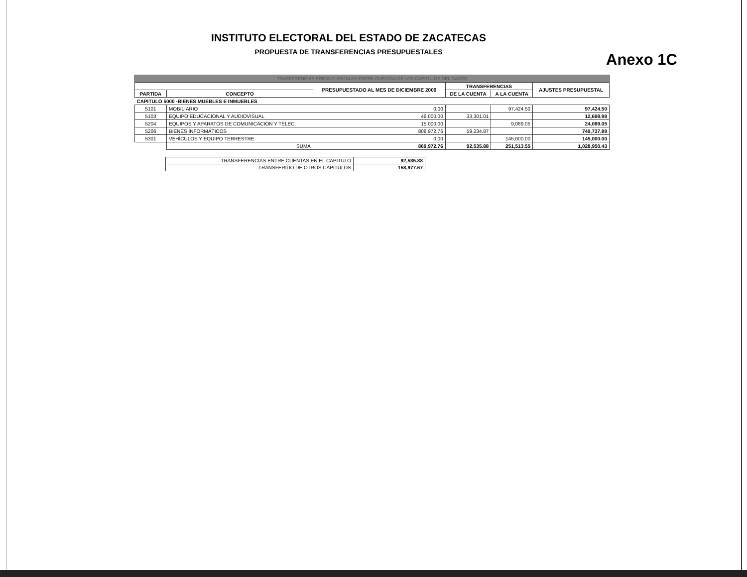INSTITUTO ELECTORAL DEL ESTADO DE ZACATECAS
PROPUESTA DE TRANSFERENCIAS PRESUPUESTALES
Anexo 1C
| TRASFERENCIAS PRESUPUESTALES ENTRE CUENTAS DE LOS CAPITULOS DEL GASTO | | | | | |
| | | PRESUPUESTADO AL MES DE DICIEMBRE 2009 | TRANSFERENCIAS | | AJUSTES PRESUPUESTAL |
| PARTIDA | CONCEPTO | | DE LA CUENTA | A LA CUENTA | |
| CAPITULO 5000 -BIENES MUEBLES E INMUEBLES | | | | | |
| 5101 | MOBILIARIO | 0.00 | | 97,424.50 | 97,424.50 |
| 5103 | EQUIPO EDUCACIONAL Y AUDIOVISUAL | 46,000.00 | 33,301.01 | | 12,698.99 |
| 5204 | EQUIPOS Y APARATOS DE COMUNICACIÓN Y TELEC. | 15,000.00 | | 9,089.05 | 24,089.05 |
| 5206 | BIENES INFORMÁTICOS | 808,972.76 | 59,234.87 | | 749,737.89 |
| 5301 | VEHÍCULOS Y EQUIPO TERRESTRE | 0.00 | | 145,000.00 | 145,000.00 |
| | SUMA | 869,972.76 | 92,535.88 | 251,513.55 | 1,028,950.43 |
| TRANSFERENCIAS ENTRE CUENTAS EN EL CAPITULO | 92,535.88 |
| TRANSFERIDO DE OTROS CAPITULOS | 158,977.67 |